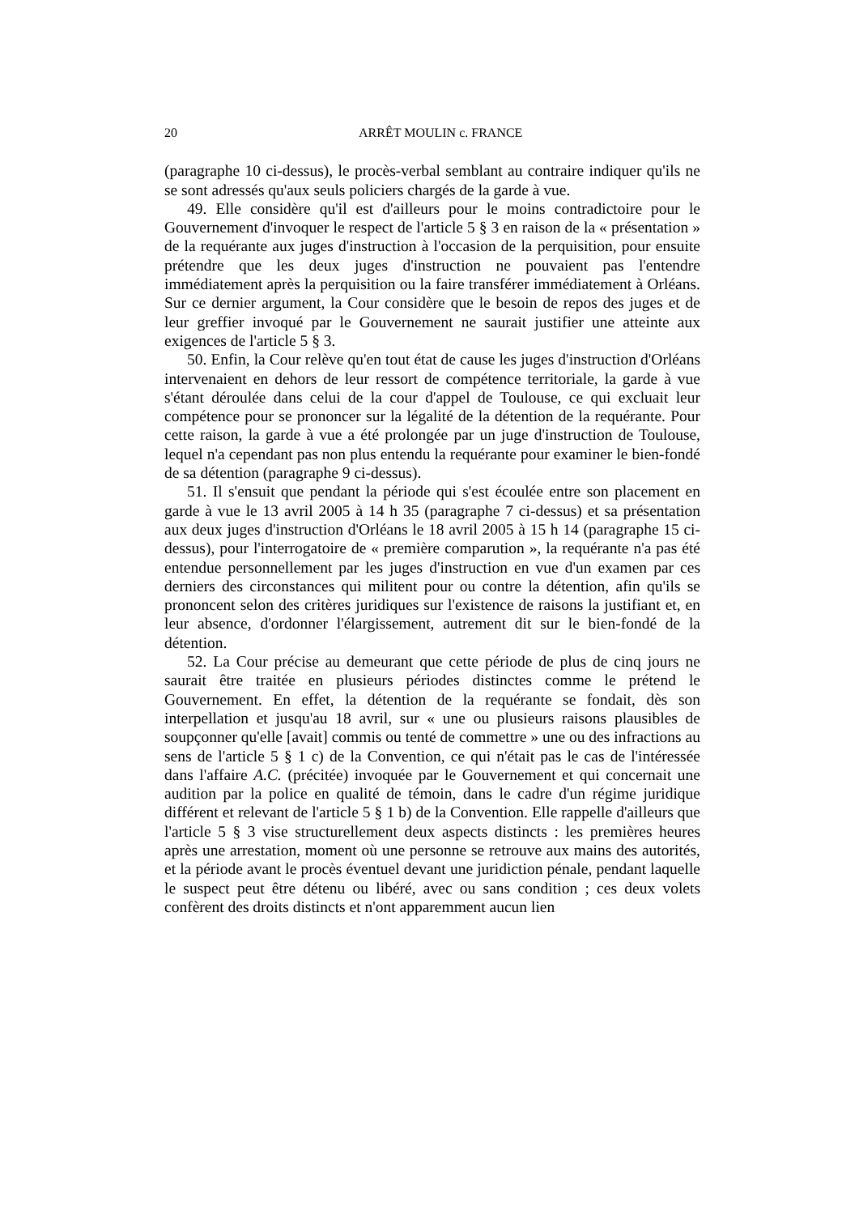20 ARRÊT MOULIN c. FRANCE
(paragraphe 10 ci-dessus), le procès-verbal semblant au contraire indiquer qu'ils ne se sont adressés qu'aux seuls policiers chargés de la garde à vue.
49. Elle considère qu'il est d'ailleurs pour le moins contradictoire pour le Gouvernement d'invoquer le respect de l'article 5 § 3 en raison de la « présentation » de la requérante aux juges d'instruction à l'occasion de la perquisition, pour ensuite prétendre que les deux juges d'instruction ne pouvaient pas l'entendre immédiatement après la perquisition ou la faire transférer immédiatement à Orléans. Sur ce dernier argument, la Cour considère que le besoin de repos des juges et de leur greffier invoqué par le Gouvernement ne saurait justifier une atteinte aux exigences de l'article 5 § 3.
50. Enfin, la Cour relève qu'en tout état de cause les juges d'instruction d'Orléans intervenaient en dehors de leur ressort de compétence territoriale, la garde à vue s'étant déroulée dans celui de la cour d'appel de Toulouse, ce qui excluait leur compétence pour se prononcer sur la légalité de la détention de la requérante. Pour cette raison, la garde à vue a été prolongée par un juge d'instruction de Toulouse, lequel n'a cependant pas non plus entendu la requérante pour examiner le bien-fondé de sa détention (paragraphe 9 ci-dessus).
51. Il s'ensuit que pendant la période qui s'est écoulée entre son placement en garde à vue le 13 avril 2005 à 14 h 35 (paragraphe 7 ci-dessus) et sa présentation aux deux juges d'instruction d'Orléans le 18 avril 2005 à 15 h 14 (paragraphe 15 ci-dessus), pour l'interrogatoire de « première comparution », la requérante n'a pas été entendue personnellement par les juges d'instruction en vue d'un examen par ces derniers des circonstances qui militent pour ou contre la détention, afin qu'ils se prononcent selon des critères juridiques sur l'existence de raisons la justifiant et, en leur absence, d'ordonner l'élargissement, autrement dit sur le bien-fondé de la détention.
52. La Cour précise au demeurant que cette période de plus de cinq jours ne saurait être traitée en plusieurs périodes distinctes comme le prétend le Gouvernement. En effet, la détention de la requérante se fondait, dès son interpellation et jusqu'au 18 avril, sur « une ou plusieurs raisons plausibles de soupçonner qu'elle [avait] commis ou tenté de commettre » une ou des infractions au sens de l'article 5 § 1 c) de la Convention, ce qui n'était pas le cas de l'intéressée dans l'affaire A.C. (précitée) invoquée par le Gouvernement et qui concernait une audition par la police en qualité de témoin, dans le cadre d'un régime juridique différent et relevant de l'article 5 § 1 b) de la Convention. Elle rappelle d'ailleurs que l'article 5 § 3 vise structurellement deux aspects distincts : les premières heures après une arrestation, moment où une personne se retrouve aux mains des autorités, et la période avant le procès éventuel devant une juridiction pénale, pendant laquelle le suspect peut être détenu ou libéré, avec ou sans condition ; ces deux volets confèrent des droits distincts et n'ont apparemment aucun lien